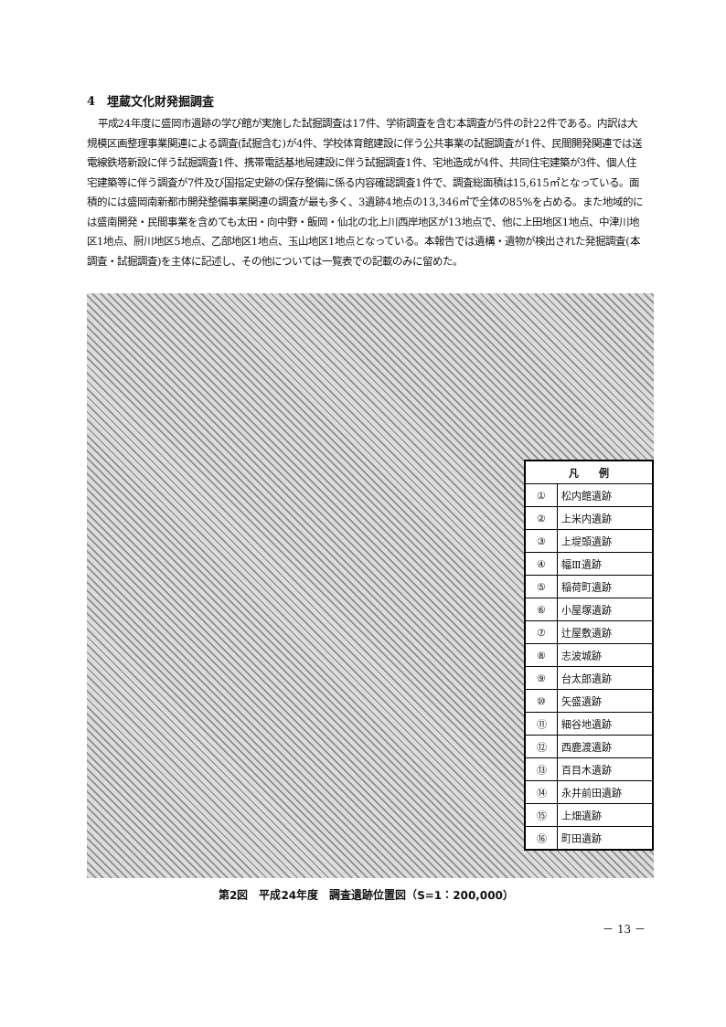4　埋蔵文化財発掘調査
平成24年度に盛岡市遺跡の学び館が実施した試掘調査は17件、学術調査を含む本調査が5件の計22件である。内訳は大規模区画整理事業関連による調査(試掘含む)が4件、学校体育館建設に伴う公共事業の試掘調査が1件、民間開発関連では送電線鉄塔新設に伴う試掘調査1件、携帯電話基地局建設に伴う試掘調査1件、宅地造成が4件、共同住宅建築が3件、個人住宅建築等に伴う調査が7件及び国指定史跡の保存整備に係る内容確認調査1件で、調査総面積は15,615㎡となっている。面積的には盛岡南新都市開発整備事業関連の調査が最も多く、3遺跡4地点の13,346㎡で全体の85%を占める。また地域的には盛南開発・民間事業を含めても太田・向中野・飯岡・仙北の北上川西岸地区が13地点で、他に上田地区1地点、中津川地区1地点、厨川地区5地点、乙部地区1地点、玉山地区1地点となっている。本報告では遺構・遺物が検出された発掘調査(本調査・試掘調査)を主体に記述し、その他については一覧表での記載のみに留めた。
| 凡 例 | |
| --- | --- |
| ① | 松内館遺跡 |
| ② | 上米内遺跡 |
| ③ | 上堤頭遺跡 |
| ④ | 幅Ⅲ遺跡 |
| ⑤ | 稲荷町遺跡 |
| ⑥ | 小屋塚遺跡 |
| ⑦ | 辻屋敷遺跡 |
| ⑧ | 志波城跡 |
| ⑨ | 台太郎遺跡 |
| ⑩ | 矢盛遺跡 |
| ⑪ | 細谷地遺跡 |
| ⑫ | 西鹿渡遺跡 |
| ⑬ | 百目木遺跡 |
| ⑭ | 永井前田遺跡 |
| ⑮ | 上畑遺跡 |
| ⑯ | 町田遺跡 |
第2図　平成24年度　調査遺跡位置図（S=1：200,000）
－ 13 －